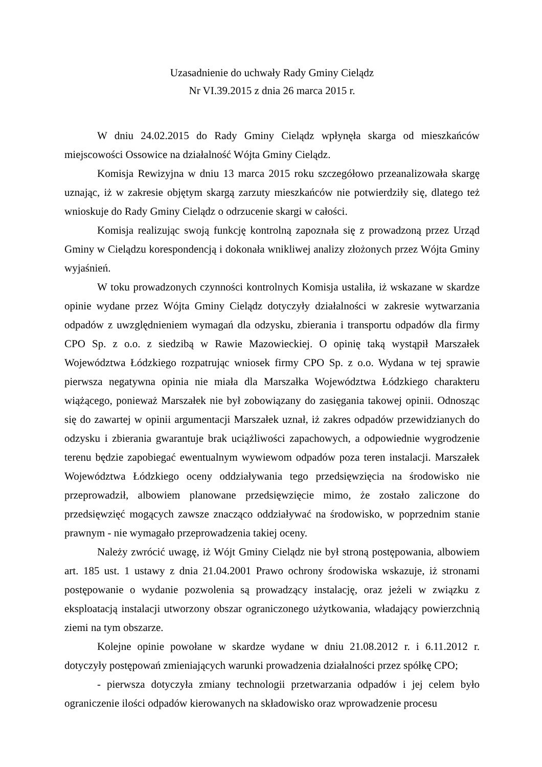Uzasadnienie do uchwały Rady Gminy Cielądz
Nr VI.39.2015 z dnia 26 marca 2015 r.
W dniu 24.02.2015 do Rady Gminy Cielądz wpłynęła skarga od mieszkańców miejscowości Ossowice na działalność Wójta Gminy Cielądz.
Komisja Rewizyjna w dniu 13 marca 2015 roku szczegółowo przeanalizowała skargę uznając, iż w zakresie objętym skargą zarzuty mieszkańców nie potwierdziły się, dlatego też wnioskuje do Rady Gminy Cielądz o odrzucenie skargi w całości.
Komisja realizując swoją funkcję kontrolną zapoznała się z prowadzoną przez Urząd Gminy w Cielądzu korespondencją i dokonała wnikliwej analizy złożonych przez Wójta Gminy wyjaśnień.
W toku prowadzonych czynności kontrolnych Komisja ustaliła, iż wskazane w skardze opinie wydane przez Wójta Gminy Cielądz dotyczyły działalności w zakresie wytwarzania odpadów z uwzględnieniem wymagań dla odzysku, zbierania i transportu odpadów dla firmy CPO Sp. z o.o. z siedzibą w Rawie Mazowieckiej. O opinię taką wystąpił Marszałek Województwa Łódzkiego rozpatrując wniosek firmy CPO Sp. z o.o. Wydana w tej sprawie pierwsza negatywna opinia nie miała dla Marszałka Województwa Łódzkiego charakteru wiążącego, ponieważ Marszałek nie był zobowiązany do zasięgania takowej opinii. Odnosząc się do zawartej w opinii argumentacji Marszałek uznał, iż zakres odpadów przewidzianych do odzysku i zbierania gwarantuje brak uciążliwości zapachowych, a odpowiednie wygrodzenie terenu będzie zapobiegać ewentualnym wywiewom odpadów poza teren instalacji. Marszałek Województwa Łódzkiego oceny oddziaływania tego przedsięwzięcia na środowisko nie przeprowadził, albowiem planowane przedsięwzięcie mimo, że zostało zaliczone do przedsięwzięć mogących zawsze znacząco oddziaływać na środowisko, w poprzednim stanie prawnym - nie wymagało przeprowadzenia takiej oceny.
Należy zwrócić uwagę, iż Wójt Gminy Cielądz nie był stroną postępowania, albowiem art. 185 ust. 1 ustawy z dnia 21.04.2001 Prawo ochrony środowiska wskazuje, iż stronami postępowanie o wydanie pozwolenia są prowadzący instalację, oraz jeżeli w związku z eksploatacją instalacji utworzony obszar ograniczonego użytkowania, władający powierzchnią ziemi na tym obszarze.
Kolejne opinie powołane w skardze wydane w dniu 21.08.2012 r. i 6.11.2012 r. dotyczyły postępowań zmieniających warunki prowadzenia działalności przez spółkę CPO;
- pierwsza dotyczyła zmiany technologii przetwarzania odpadów i jej celem było ograniczenie ilości odpadów kierowanych na składowisko oraz wprowadzenie procesu